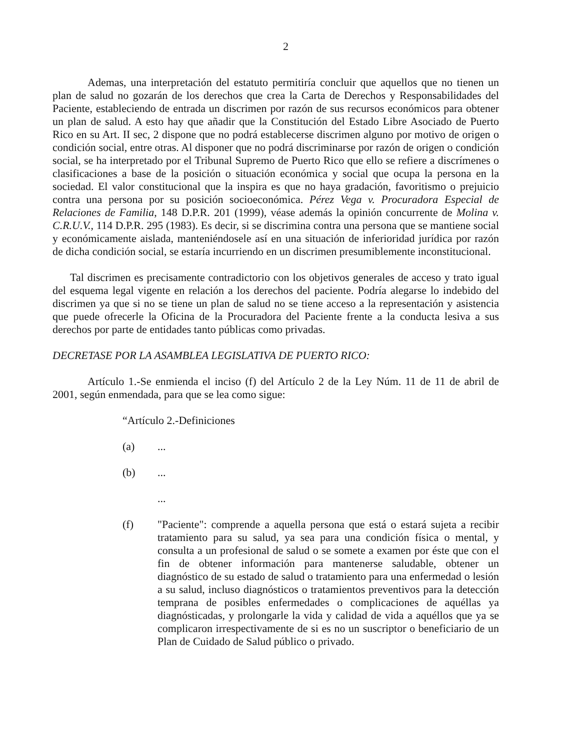2
Ademas, una interpretación del estatuto permitiría concluir que aquellos que no tienen un plan de salud no gozarán de los derechos que crea la Carta de Derechos y Responsabilidades del Paciente, estableciendo de entrada un discrimen por razón de sus recursos económicos para obtener un plan de salud. A esto hay que añadir que la Constitución del Estado Libre Asociado de Puerto Rico en su Art. II sec, 2 dispone que no podrá establecerse discrimen alguno por motivo de origen o condición social, entre otras. Al disponer que no podrá discriminarse por razón de origen o condición social, se ha interpretado por el Tribunal Supremo de Puerto Rico que ello se refiere a discrímenes o clasificaciones a base de la posición o situación económica y social que ocupa la persona en la sociedad. El valor constitucional que la inspira es que no haya gradación, favoritismo o prejuicio contra una persona por su posición socioeconómica. Pérez Vega v. Procuradora Especial de Relaciones de Familia, 148 D.P.R. 201 (1999), véase además la opinión concurrente de Molina v. C.R.U.V., 114 D.P.R. 295 (1983). Es decir, si se discrimina contra una persona que se mantiene social y económicamente aislada, manteniéndosele así en una situación de inferioridad jurídica por razón de dicha condición social, se estaría incurriendo en un discrimen presumiblemente inconstitucional.
Tal discrimen es precisamente contradictorio con los objetivos generales de acceso y trato igual del esquema legal vigente en relación a los derechos del paciente. Podría alegarse lo indebido del discrimen ya que si no se tiene un plan de salud no se tiene acceso a la representación y asistencia que puede ofrecerle la Oficina de la Procuradora del Paciente frente a la conducta lesiva a sus derechos por parte de entidades tanto públicas como privadas.
DECRETASE POR LA ASAMBLEA LEGISLATIVA DE PUERTO RICO:
Artículo 1.-Se enmienda el inciso (f) del Artículo 2 de la Ley Núm. 11 de 11 de abril de 2001, según enmendada, para que se lea como sigue:
“Artículo 2.-Definiciones
(a)...
(b)...
...
(f) "Paciente": comprende a aquella persona que está o estará sujeta a recibir tratamiento para su salud, ya sea para una condición física o mental, y consulta a un profesional de salud o se somete a examen por éste que con el fin de obtener información para mantenerse saludable, obtener un diagnóstico de su estado de salud o tratamiento para una enfermedad o lesión a su salud, incluso diagnósticos o tratamientos preventivos para la detección temprana de posibles enfermedades o complicaciones de aquéllas ya diagnósticadas, y prolongarle la vida y calidad de vida a aquéllos que ya se complicaron irrespectivamente de si es no un suscriptor o beneficiario de un Plan de Cuidado de Salud público o privado.